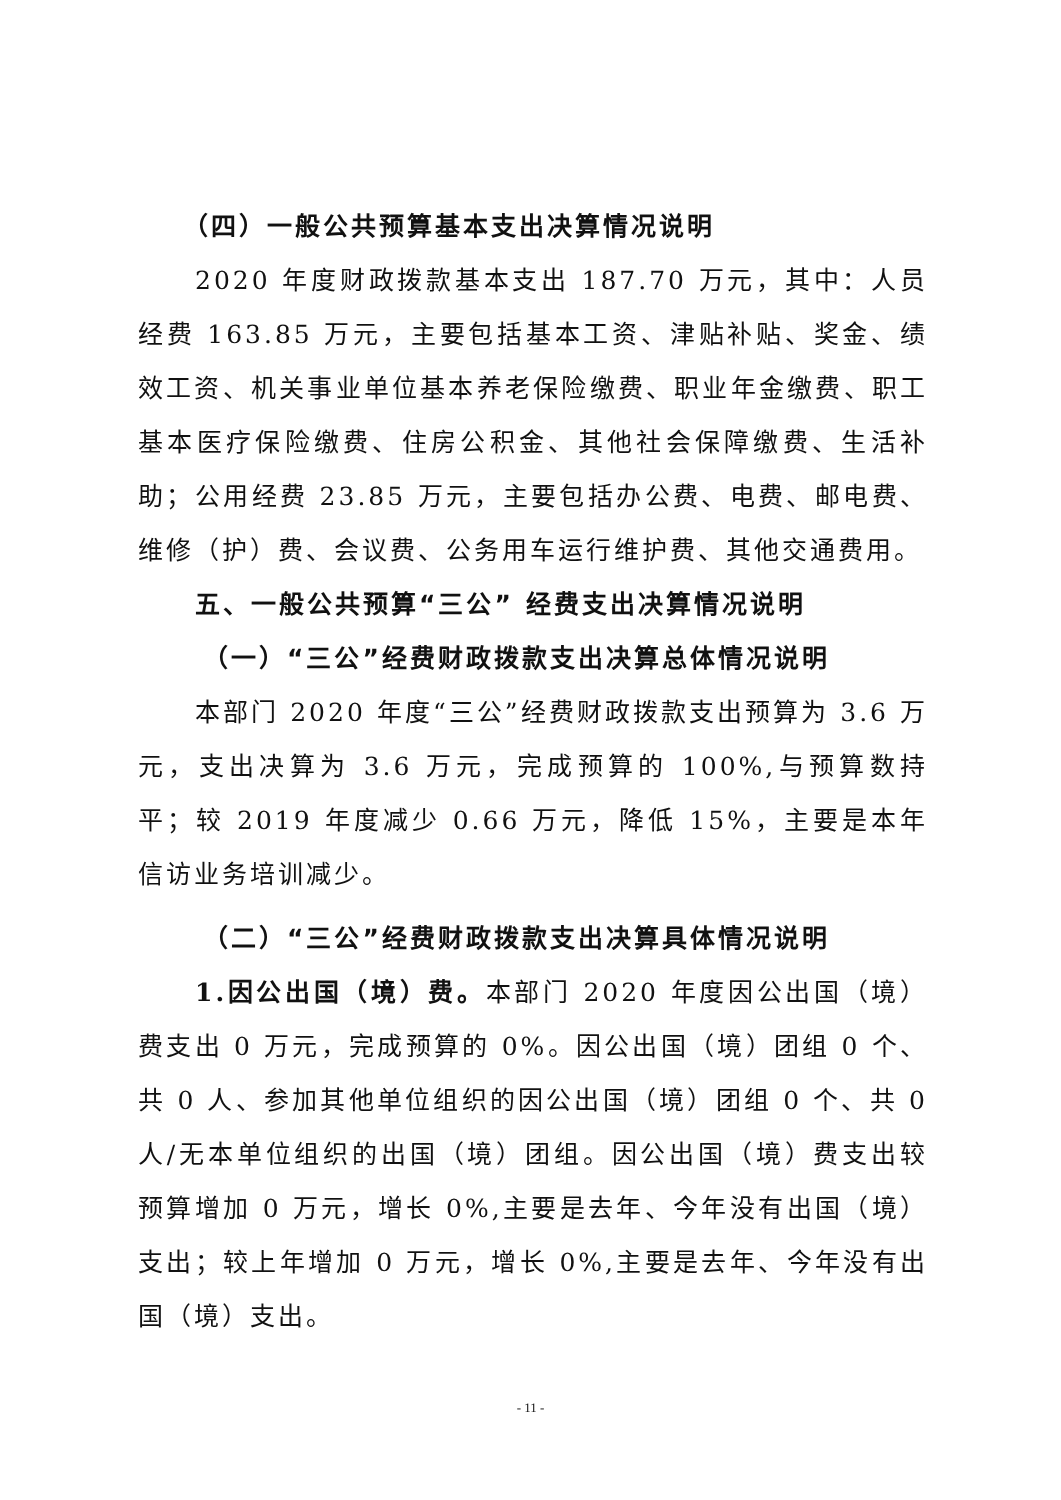（四）一般公共预算基本支出决算情况说明
2020 年度财政拨款基本支出 187.70 万元，其中：人员经费 163.85 万元，主要包括基本工资、津贴补贴、奖金、绩效工资、机关事业单位基本养老保险缴费、职业年金缴费、职工基本医疗保险缴费、住房公积金、其他社会保障缴费、生活补助；公用经费 23.85 万元，主要包括办公费、电费、邮电费、维修（护）费、会议费、公务用车运行维护费、其他交通费用。
五、一般公共预算“三公” 经费支出决算情况说明
（一）“三公”经费财政拨款支出决算总体情况说明
本部门 2020 年度“三公”经费财政拨款支出预算为 3.6 万元，支出决算为 3.6 万元，完成预算的 100%,与预算数持平；较 2019 年度减少 0.66 万元，降低 15%，主要是本年信访业务培训减少。
（二）“三公”经费财政拨款支出决算具体情况说明
1.因公出国（境）费。本部门 2020 年度因公出国（境）费支出 0 万元，完成预算的 0%。因公出国（境）团组 0 个、共 0 人、参加其他单位组织的因公出国（境）团组 0 个、共 0 人/无本单位组织的出国（境）团组。因公出国（境）费支出较预算增加 0 万元，增长 0%,主要是去年、今年没有出国（境）支出；较上年增加 0 万元，增长 0%,主要是去年、今年没有出国（境）支出。
- 11 -